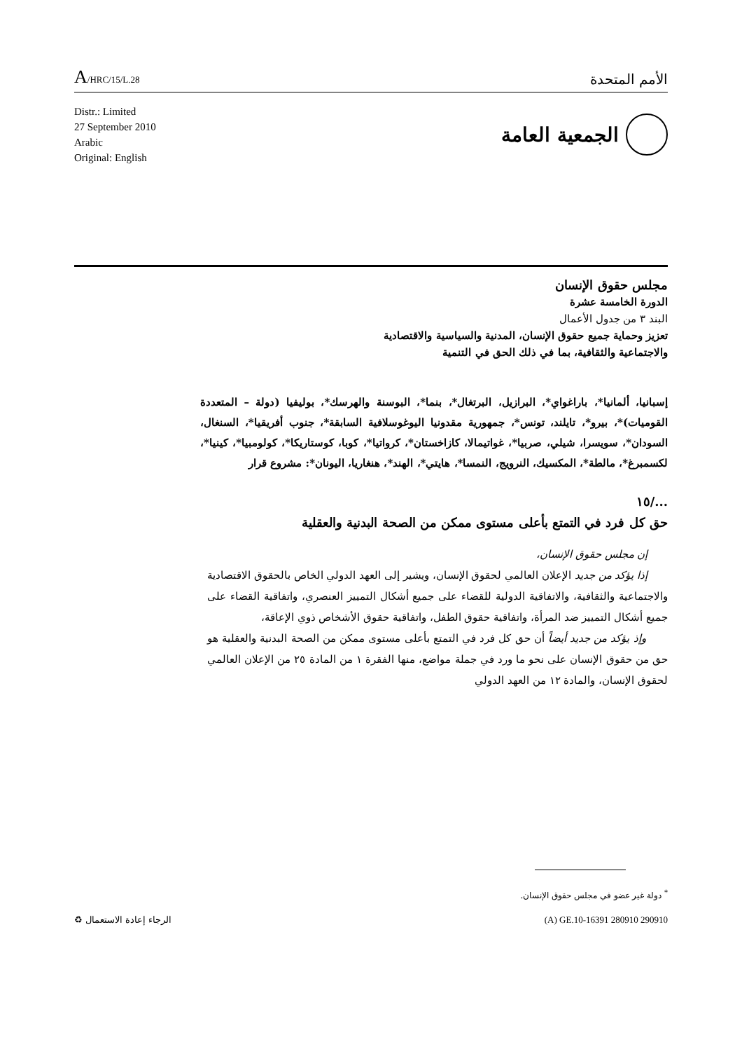A/HRC/15/L.28
الأمم المتحدة
Distr.: Limited
27 September 2010
Arabic
Original: English
الجمعية العامة
مجلس حقوق الإنسان
الدورة الخامسة عشرة
البند ٣ من جدول الأعمال
تعزيز وحماية جميع حقوق الإنسان، المدنية والسياسية والاقتصادية
والاجتماعية والثقافية، بما في ذلك الحق في التنمية
إسبانيا، ألمانيا*، باراغواي*، البرازيل، البرتغال*، بنما*، البوسنة والهرسك*، بوليفيا (دولة – المتعددة القوميات)*، بيرو*، تايلند، تونس*، جمهورية مقدونيا اليوغوسلافية السابقة*، جنوب أفريقيا*، السنغال، السودان*، سويسرا، شيلي، صربيا*، غواتيمالا، كازاخستان*، كرواتيا*، كوبا، كوستاريكا*، كولومبيا*، كينيا*، لكسمبرغ*، مالطة*، المكسيك، النرويج، النمسا*، هايتي*، الهند*، هنغاريا، اليونان*: مشروع قرار
.../١٥
حق كل فرد في التمتع بأعلى مستوى ممكن من الصحة البدنية والعقلية
إن مجلس حقوق الإنسان،
إذا يؤكد من جديد الإعلان العالمي لحقوق الإنسان، ويشير إلى العهد الدولي الخاص بالحقوق الاقتصادية والاجتماعية والثقافية، والاتفاقية الدولية للقضاء على جميع أشكال التمييز العنصري، واتفاقية القضاء على جميع أشكال التمييز ضد المرأة، واتفاقية حقوق الطفل، واتفاقية حقوق الأشخاص ذوي الإعاقة،
وإذ يؤكد من جديد أيضاً أن حق كل فرد في التمتع بأعلى مستوى ممكن من الصحة البدنية والعقلية هو حق من حقوق الإنسان على نحو ما ورد في جملة مواضع، منها الفقرة ١ من المادة ٢٥ من الإعلان العالمي لحقوق الإنسان، والمادة ١٢ من العهد الدولي
<sup>*</sup> دولة غير عضو في مجلس حقوق الإنسان.
الرجاء إعادة الاستعمال ♻ (A) GE.10-16391 280910 290910